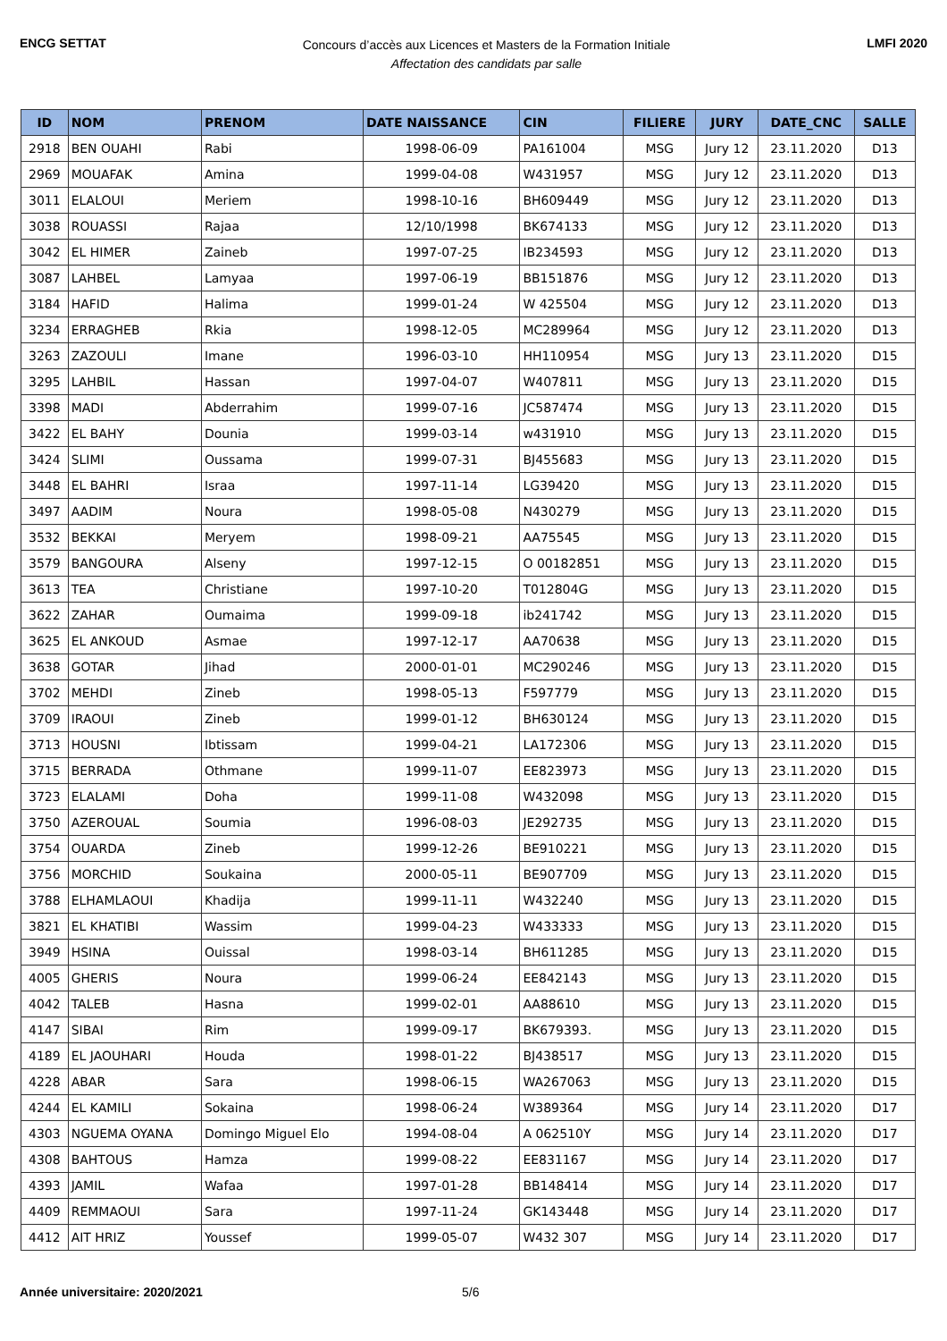ENCG SETTAT
Concours d’accès aux Licences et Masters de la Formation Initiale
Affectation des candidats par salle
LMFI 2020
| ID | NOM | PRENOM | DATE NAISSANCE | CIN | FILIERE | JURY | DATE_CNC | SALLE |
| --- | --- | --- | --- | --- | --- | --- | --- | --- |
| 2918 | BEN OUAHI | Rabi | 1998-06-09 | PA161004 | MSG | Jury 12 | 23.11.2020 | D13 |
| 2969 | MOUAFAK | Amina | 1999-04-08 | W431957 | MSG | Jury 12 | 23.11.2020 | D13 |
| 3011 | ELALOUI | Meriem | 1998-10-16 | BH609449 | MSG | Jury 12 | 23.11.2020 | D13 |
| 3038 | ROUASSI | Rajaa | 12/10/1998 | BK674133 | MSG | Jury 12 | 23.11.2020 | D13 |
| 3042 | EL HIMER | Zaineb | 1997-07-25 | IB234593 | MSG | Jury 12 | 23.11.2020 | D13 |
| 3087 | LAHBEL | Lamyaa | 1997-06-19 | BB151876 | MSG | Jury 12 | 23.11.2020 | D13 |
| 3184 | HAFID | Halima | 1999-01-24 | W 425504 | MSG | Jury 12 | 23.11.2020 | D13 |
| 3234 | ERRAGHEB | Rkia | 1998-12-05 | MC289964 | MSG | Jury 12 | 23.11.2020 | D13 |
| 3263 | ZAZOULI | Imane | 1996-03-10 | HH110954 | MSG | Jury 13 | 23.11.2020 | D15 |
| 3295 | LAHBIL | Hassan | 1997-04-07 | W407811 | MSG | Jury 13 | 23.11.2020 | D15 |
| 3398 | MADI | Abderrahim | 1999-07-16 | JC587474 | MSG | Jury 13 | 23.11.2020 | D15 |
| 3422 | EL BAHY | Dounia | 1999-03-14 | w431910 | MSG | Jury 13 | 23.11.2020 | D15 |
| 3424 | SLIMI | Oussama | 1999-07-31 | BJ455683 | MSG | Jury 13 | 23.11.2020 | D15 |
| 3448 | EL BAHRI | Israa | 1997-11-14 | LG39420 | MSG | Jury 13 | 23.11.2020 | D15 |
| 3497 | AADIM | Noura | 1998-05-08 | N430279 | MSG | Jury 13 | 23.11.2020 | D15 |
| 3532 | BEKKAI | Meryem | 1998-09-21 | AA75545 | MSG | Jury 13 | 23.11.2020 | D15 |
| 3579 | BANGOURA | Alseny | 1997-12-15 | O 00182851 | MSG | Jury 13 | 23.11.2020 | D15 |
| 3613 | TEA | Christiane | 1997-10-20 | T012804G | MSG | Jury 13 | 23.11.2020 | D15 |
| 3622 | ZAHAR | Oumaima | 1999-09-18 | ib241742 | MSG | Jury 13 | 23.11.2020 | D15 |
| 3625 | EL ANKOUD | Asmae | 1997-12-17 | AA70638 | MSG | Jury 13 | 23.11.2020 | D15 |
| 3638 | GOTAR | Jihad | 2000-01-01 | MC290246 | MSG | Jury 13 | 23.11.2020 | D15 |
| 3702 | MEHDI | Zineb | 1998-05-13 | F597779 | MSG | Jury 13 | 23.11.2020 | D15 |
| 3709 | IRAOUI | Zineb | 1999-01-12 | BH630124 | MSG | Jury 13 | 23.11.2020 | D15 |
| 3713 | HOUSNI | Ibtissam | 1999-04-21 | LA172306 | MSG | Jury 13 | 23.11.2020 | D15 |
| 3715 | BERRADA | Othmane | 1999-11-07 | EE823973 | MSG | Jury 13 | 23.11.2020 | D15 |
| 3723 | ELALAMI | Doha | 1999-11-08 | W432098 | MSG | Jury 13 | 23.11.2020 | D15 |
| 3750 | AZEROUAL | Soumia | 1996-08-03 | JE292735 | MSG | Jury 13 | 23.11.2020 | D15 |
| 3754 | OUARDA | Zineb | 1999-12-26 | BE910221 | MSG | Jury 13 | 23.11.2020 | D15 |
| 3756 | MORCHID | Soukaina | 2000-05-11 | BE907709 | MSG | Jury 13 | 23.11.2020 | D15 |
| 3788 | ELHAMLAOUI | Khadija | 1999-11-11 | W432240 | MSG | Jury 13 | 23.11.2020 | D15 |
| 3821 | EL KHATIBI | Wassim | 1999-04-23 | W433333 | MSG | Jury 13 | 23.11.2020 | D15 |
| 3949 | HSINA | Ouissal | 1998-03-14 | BH611285 | MSG | Jury 13 | 23.11.2020 | D15 |
| 4005 | GHERIS | Noura | 1999-06-24 | EE842143 | MSG | Jury 13 | 23.11.2020 | D15 |
| 4042 | TALEB | Hasna | 1999-02-01 | AA88610 | MSG | Jury 13 | 23.11.2020 | D15 |
| 4147 | SIBAI | Rim | 1999-09-17 | BK679393. | MSG | Jury 13 | 23.11.2020 | D15 |
| 4189 | EL JAOUHARI | Houda | 1998-01-22 | BJ438517 | MSG | Jury 13 | 23.11.2020 | D15 |
| 4228 | ABAR | Sara | 1998-06-15 | WA267063 | MSG | Jury 13 | 23.11.2020 | D15 |
| 4244 | EL KAMILI | Sokaina | 1998-06-24 | W389364 | MSG | Jury 14 | 23.11.2020 | D17 |
| 4303 | NGUEMA OYANA | Domingo Miguel Elo | 1994-08-04 | A 062510Y | MSG | Jury 14 | 23.11.2020 | D17 |
| 4308 | BAHTOUS | Hamza | 1999-08-22 | EE831167 | MSG | Jury 14 | 23.11.2020 | D17 |
| 4393 | JAMIL | Wafaa | 1997-01-28 | BB148414 | MSG | Jury 14 | 23.11.2020 | D17 |
| 4409 | REMMAOUI | Sara | 1997-11-24 | GK143448 | MSG | Jury 14 | 23.11.2020 | D17 |
| 4412 | AIT HRIZ | Youssef | 1999-05-07 | W432 307 | MSG | Jury 14 | 23.11.2020 | D17 |
Année universitaire: 2020/2021 5/6